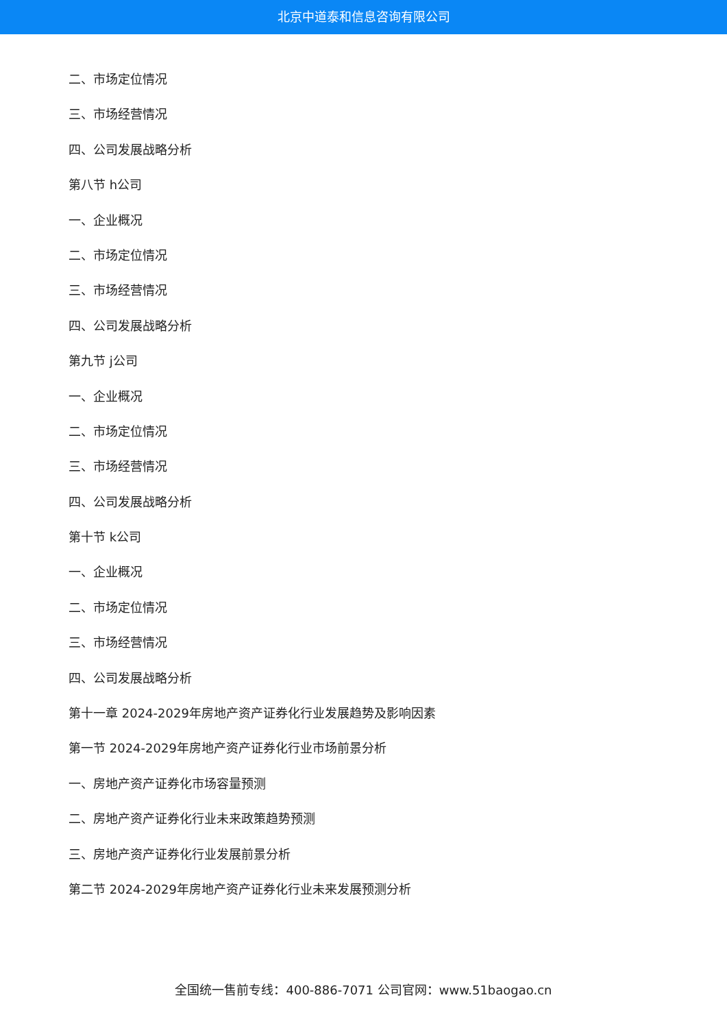北京中道泰和信息咨询有限公司
二、市场定位情况
三、市场经营情况
四、公司发展战略分析
第八节 h公司
一、企业概况
二、市场定位情况
三、市场经营情况
四、公司发展战略分析
第九节 j公司
一、企业概况
二、市场定位情况
三、市场经营情况
四、公司发展战略分析
第十节 k公司
一、企业概况
二、市场定位情况
三、市场经营情况
四、公司发展战略分析
第十一章 2024-2029年房地产资产证券化行业发展趋势及影响因素
第一节 2024-2029年房地产资产证券化行业市场前景分析
一、房地产资产证券化市场容量预测
二、房地产资产证券化行业未来政策趋势预测
三、房地产资产证券化行业发展前景分析
第二节 2024-2029年房地产资产证券化行业未来发展预测分析
全国统一售前专线：400-886-7071 公司官网：www.51baogao.cn